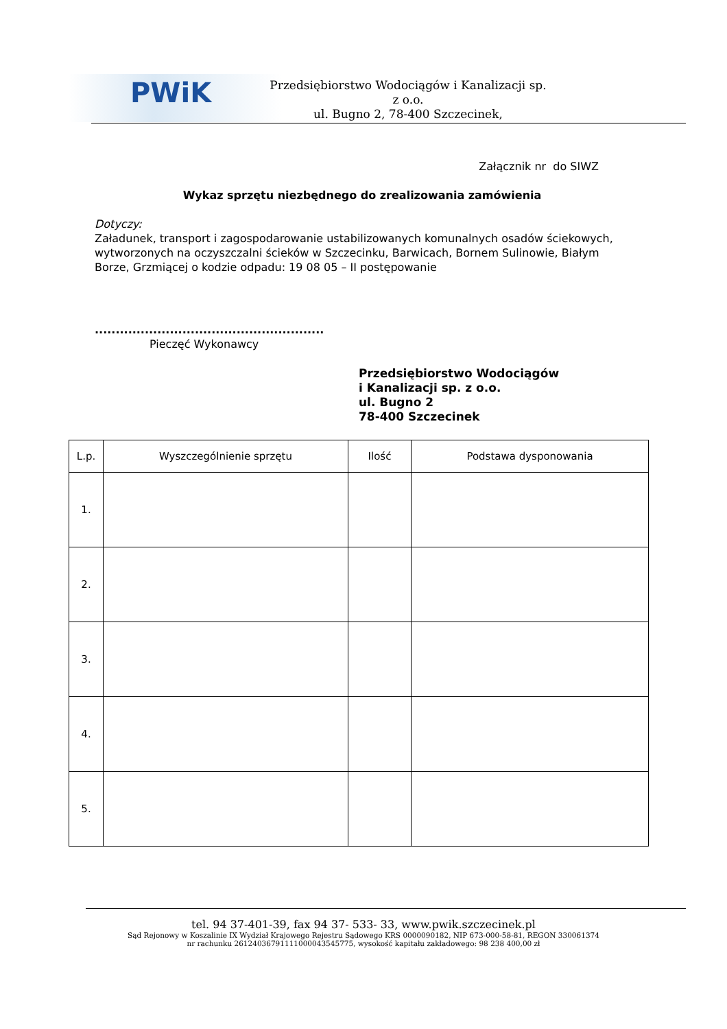PWiK
Przedsiębiorstwo Wodociągów i Kanalizacji sp. z o.o.
ul. Bugno 2, 78-400 Szczecinek,
Załącznik nr do SIWZ
Wykaz sprzętu niezbędnego do zrealizowania zamówienia
Dotyczy:
Załadunek, transport i zagospodarowanie ustabilizowanych komunalnych osadów ściekowych, wytworzonych na oczyszczalni ścieków w Szczecinku, Barwicach, Bornem Sulinowie, Białym Borze, Grzmiącej o kodzie odpadu: 19 08 05 – II postępowanie
.......................................................
Pieczęć Wykonawcy
Przedsiębiorstwo Wodociągów
i Kanalizacji sp. z o.o.
ul. Bugno 2
78-400 Szczecinek
| L.p. | Wyszczególnienie sprzętu | Ilość | Podstawa dysponowania |
| --- | --- | --- | --- |
| 1. | | | |
| 2. | | | |
| 3. | | | |
| 4. | | | |
| 5. | | | |
tel. 94 37-401-39, fax 94 37- 533- 33, www.pwik.szczecinek.pl
Sąd Rejonowy w Koszalinie IX Wydział Krajowego Rejestru Sądowego KRS 0000090182, NIP 673-000-58-81, REGON 330061374
nr rachunku 26124036791111000043545775, wysokość kapitału zakładowego: 98 238 400,00 zł